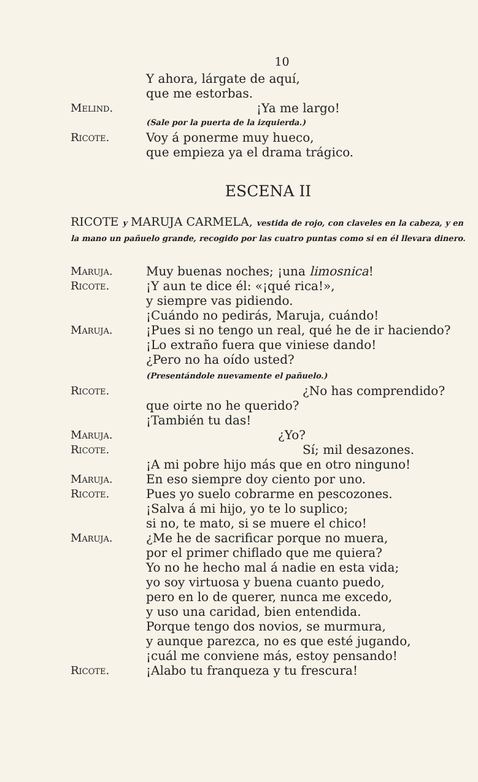10
Y ahora, lárgate de aquí,
que me estorbas.
Melind. ¡Ya me largo!
(Sale por la puerta de la izquierda.)
Ricote. Voy á ponerme muy hueco,
que empieza ya el drama trágico.
ESCENA II
RICOTE y MARUJA CARMELA, vestida de rojo, con claveles en la cabeza, y en la mano un pañuelo grande, recogido por las cuatro puntas como si en él llevara dinero.
Maruja. Muy buenas noches; ¡una limosnica!
Ricote. ¡Y aun te dice él: «¡qué rica!»,
y siempre vas pidiendo.
¡Cuándo no pedirás, Maruja, cuándo!
Maruja. ¡Pues si no tengo un real, qué he de ir haciendo?
¡Lo extraño fuera que viniese dando!
¿Pero no ha oído usted?
(Presentándole nuevamente el pañuelo.)
Ricote. ¿No has comprendido?
que oirte no he querido?
¡También tu das!
Maruja. ¿Yo?
Ricote. Sí; mil desazones.
¡A mi pobre hijo más que en otro ninguno!
Maruja. En eso siempre doy ciento por uno.
Ricote. Pues yo suelo cobrarme en pescozones.
¡Salva á mi hijo, yo te lo suplico;
si no, te mato, si se muere el chico!
Maruja. ¿Me he de sacrificar porque no muera,
por el primer chiflado que me quiera?
Yo no he hecho mal á nadie en esta vida;
yo soy virtuosa y buena cuanto puedo,
pero en lo de querer, nunca me excedo,
y uso una caridad, bien entendida.
Porque tengo dos novios, se murmura,
y aunque parezca, no es que esté jugando,
¡cuál me conviene más, estoy pensando!
Ricote. ¡Alabo tu franqueza y tu frescura!